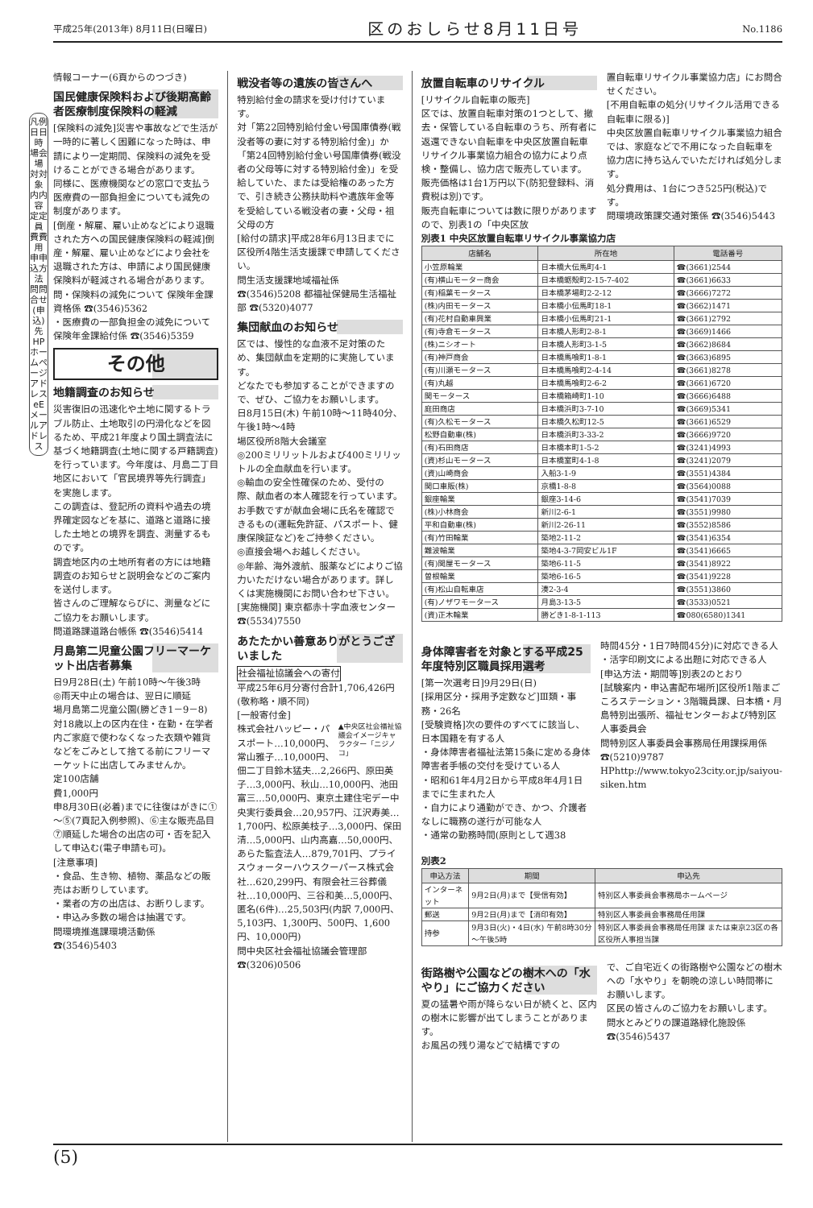平成25年(2013年) 8月11日(日曜日) 区のおしらせ8月11日号 No.1186
凡例 日日時 場会場 対対象 内内容 定定員 費費用 申申込方法 問問合せ(申込)先 HPホームページアドレス eEメールアドレス
情報コーナー(6頁からのつづき)
国民健康保険料および後期高齢者医療制度保険料の軽減
[保険料の減免]災害や事故などで生活が一時的に著しく困難になった時は、申請により一定期間、保険料の減免を受けることができる場合があります。
同様に、医療機関などの窓口で支払う医療費の一部負担金についても減免の制度があります。
[倒産・解雇、雇い止めなどにより退職された方への国民健康保険料の軽減]倒産・解雇、雇い止めなどにより会社を退職された方は、申請により国民健康保険料が軽減される場合があります。
問・保険料の減免について 保険年金課資格係 ☎(3546)5362
・医療費の一部負担金の減免について 保険年金課給付係 ☎(3546)5359
その他
地籍調査のお知らせ
災害復旧の迅速化や土地に関するトラブル防止、土地取引の円滑化などを図るため、平成21年度より国土調査法に基づく地籍調査(土地に関する戸籍調査)を行っています。今年度は、月島二丁目地区において「官民境界等先行調査」を実施します。
この調査は、登記所の資料や過去の境界確定図などを基に、道路と道路に接した土地との境界を調査、測量するものです。
調査地区内の土地所有者の方には地籍調査のお知らせと説明会などのご案内を送付します。
皆さんのご理解ならびに、測量などにご協力をお願いします。
問道路課道路台帳係 ☎(3546)5414
月島第二児童公園フリーマーケット出店者募集
日9月28日(土) 午前10時～午後3時
◎雨天中止の場合は、翌日に順延
場月島第二児童公園(勝どき1－9－8)
対18歳以上の区内在住・在勤・在学者
内ご家庭で使わなくなった衣類や雑貨などをごみとして捨てる前にフリーマーケットに出店してみませんか。
定100店舗
費1,000円
申8月30日(必着)までに往復はがきに①～⑤(7頁記入例参照)、⑥主な販売品目⑦順延した場合の出店の可・否を記入して申込む(電子申請も可)。
[注意事項]
・食品、生き物、植物、薬品などの販売はお断りしています。
・業者の方の出店は、お断りします。
・申込み多数の場合は抽選です。
問環境推進課環境活動係 ☎(3546)5403
戦没者等の遺族の皆さんへ
特別給付金の請求を受け付けています。
対「第22回特別給付金い号国庫債券(戦没者等の妻に対する特別給付金)」か「第24回特別給付金い号国庫債券(戦没者の父母等に対する特別給付金)」を受給していた、または受給権のあった方で、引き続き公務扶助料や遺族年金等を受給している戦没者の妻・父母・祖父母の方
[給付の請求]平成28年6月13日までに区役所4階生活支援課で申請してください。
問生活支援課地域福祉係 ☎(3546)5208 都福祉保健局生活福祉部 ☎(5320)4077
集団献血のお知らせ
区では、慢性的な血液不足対策のため、集団献血を定期的に実施しています。
どなたでも参加することができますので、ぜひ、ご協力をお願いします。
日8月15日(木) 午前10時～11時40分、午後1時～4時
場区役所8階大会議室
◎200ミリリットルおよび400ミリリットルの全血献血を行います。
◎輸血の安全性確保のため、受付の際、献血者の本人確認を行っています。お手数ですが献血会場に氏名を確認できるもの(運転免許証、パスポート、健康保険証など)をご持参ください。
◎直接会場へお越しください。
◎年齢、海外渡航、服薬などによりご協力いただけない場合があります。詳しくは実施機関にお問い合わせ下さい。
[実施機関] 東京都赤十字血液センター ☎(5534)7550
あたたかい善意ありがとうございました
社会福祉協議会への寄付
平成25年6月分寄付合計1,706,426円(敬称略・順不同)
[一般寄付金]
▲中央区社会福祉協議会イメージキャラクター「ニジノコ」
株式会社ハッピー・パスポート…10,000円、常山雅子…10,000円、佃二丁目鈴木猛夫…2,266円、原田英子…3,000円、秋山…10,000円、池田富三…50,000円、東京土建住宅デー中央実行委員会…20,957円、江沢寿美…1,700円、松原美枝子…3,000円、保田清…5,000円、山内高嘉…50,000円、あらた監査法人…879,701円、プライスウォーターハウスクーパース株式会社…620,299円、有限会社三谷葬儀社…10,000円、三谷和美…5,000円、匿名(6件)…25,503円(内訳 7,000円、5,103円、1,300円、500円、1,600円、10,000円)
問中央区社会福祉協議会管理部 ☎(3206)0506
放置自転車のリサイクル
[リサイクル自転車の販売]
区では、放置自転車対策の1つとして、撤去・保管している自転車のうち、所有者に返還できない自転車を中央区放置自転車リサイクル事業協力組合の協力により点検・整備し、協力店で販売しています。
販売価格は1台1万円以下(防犯登録料、消費税は別)です。
販売自転車については数に限りがありますので、別表1の「中央区放
置自転車リサイクル事業協力店」にお問合せください。
[不用自転車の処分(リサイクル活用できる自転車に限る)]
中央区放置自転車リサイクル事業協力組合では、家庭などで不用になった自転車を協力店に持ち込んでいただければ処分します。
処分費用は、1台につき525円(税込)です。
問環境政策課交通対策係 ☎(3546)5443
別表1 中央区放置自転車リサイクル事業協力店
| 店舗名 | 所在地 | 電話番号 |
| --- | --- | --- |
| 小笠原輪業 | 日本橋大伝馬町4-1 | ☎(3661)2544 |
| (有)横山モーター商会 | 日本橋蛎殻町2-15-7-402 | ☎(3661)6633 |
| (有)稲葉モータース | 日本橋茅場町2-2-12 | ☎(3666)7272 |
| (株)内田モータース | 日本橋小伝馬町18-1 | ☎(3662)1471 |
| (有)花村自動車興業 | 日本橋小伝馬町21-1 | ☎(3661)2792 |
| (有)寺倉モータース | 日本橋人形町2-8-1 | ☎(3669)1466 |
| (株)ニシオート | 日本橋人形町3-1-5 | ☎(3662)8684 |
| (有)神戸商会 | 日本橋馬喰町1-8-1 | ☎(3663)6895 |
| (有)川瀬モータース | 日本橋馬喰町2-4-14 | ☎(3661)8278 |
| (有)丸越 | 日本橋馬喰町2-6-2 | ☎(3661)6720 |
| 関モータース | 日本橋箱崎町1-10 | ☎(3666)6488 |
| 庭田商店 | 日本橋浜町3-7-10 | ☎(3669)5341 |
| (有)久松モータース | 日本橋久松町12-5 | ☎(3661)6529 |
| 松野自動車(株) | 日本橋浜町3-33-2 | ☎(3666)9720 |
| (有)石田商店 | 日本橋本町1-5-2 | ☎(3241)4993 |
| (資)杉山モータース | 日本橋室町4-1-8 | ☎(3241)2079 |
| (資)山崎商会 | 入船3-1-9 | ☎(3551)4384 |
| 関口車販(株) | 京橋1-8-8 | ☎(3564)0088 |
| 銀座輪業 | 銀座3-14-6 | ☎(3541)7039 |
| (株)小林商会 | 新川2-6-1 | ☎(3551)9980 |
| 平和自動車(株) | 新川2-26-11 | ☎(3552)8586 |
| (有)竹田輪業 | 築地2-11-2 | ☎(3541)6354 |
| 難波輪業 | 築地4-3-7岡安ビル1F | ☎(3541)6665 |
| (有)関屋モータース | 築地6-11-5 | ☎(3541)8922 |
| 曽根輪業 | 築地6-16-5 | ☎(3541)9228 |
| (有)松山自転車店 | 湊2-3-4 | ☎(3551)3860 |
| (有)ノザワモータース | 月島3-13-5 | ☎(3533)0521 |
| (資)正木輪業 | 勝どき1-8-1-113 | ☎080(6580)1341 |
身体障害者を対象とする平成25年度特別区職員採用選考
[第一次選考日]9月29日(日)
[採用区分・採用予定数など]Ⅲ類・事務・26名
[受験資格]次の要件のすべてに該当し、日本国籍を有する人
・身体障害者福祉法第15条に定める身体障害者手帳の交付を受けている人
・昭和61年4月2日から平成8年4月1日までに生まれた人
・自力により通勤ができ、かつ、介護者なしに職務の遂行が可能な人
・通常の勤務時間(原則として週38
時間45分・1日7時間45分)に対応できる人
・活字印刷文による出題に対応できる人
[申込方法・期間等]別表2のとおり
[試験案内・申込書配布場所]区役所1階まごころステーション・3階職員課、日本橋・月島特別出張所、福祉センターおよび特別区人事委員会
問特別区人事委員会事務局任用課採用係 ☎(5210)9787
HPhttp://www.tokyo23city.or.jp/saiyou-siken.htm
別表2
| 申込方法 | 期間 | 申込先 |
| --- | --- | --- |
| インターネット | 9月2日(月)まで【受信有効】 | 特別区人事委員会事務局ホームページ |
| 郵送 | 9月2日(月)まで【消印有効】 | 特別区人事委員会事務局任用課 |
| 持参 | 9月3日(火)・4日(水) 午前8時30分～午後5時 | 特別区人事委員会事務局任用課 または東京23区の各区役所人事担当課 |
街路樹や公園などの樹木への「水やり」にご協力ください
夏の猛暑や雨が降らない日が続くと、区内の樹木に影響が出てしまうことがあります。
お風呂の残り湯などで結構ですの
で、ご自宅近くの街路樹や公園などの樹木への「水やり」を朝晩の涼しい時間帯にお願いします。
区民の皆さんのご協力をお願いします。
問水とみどりの課道路緑化施設係 ☎(3546)5437
(5)